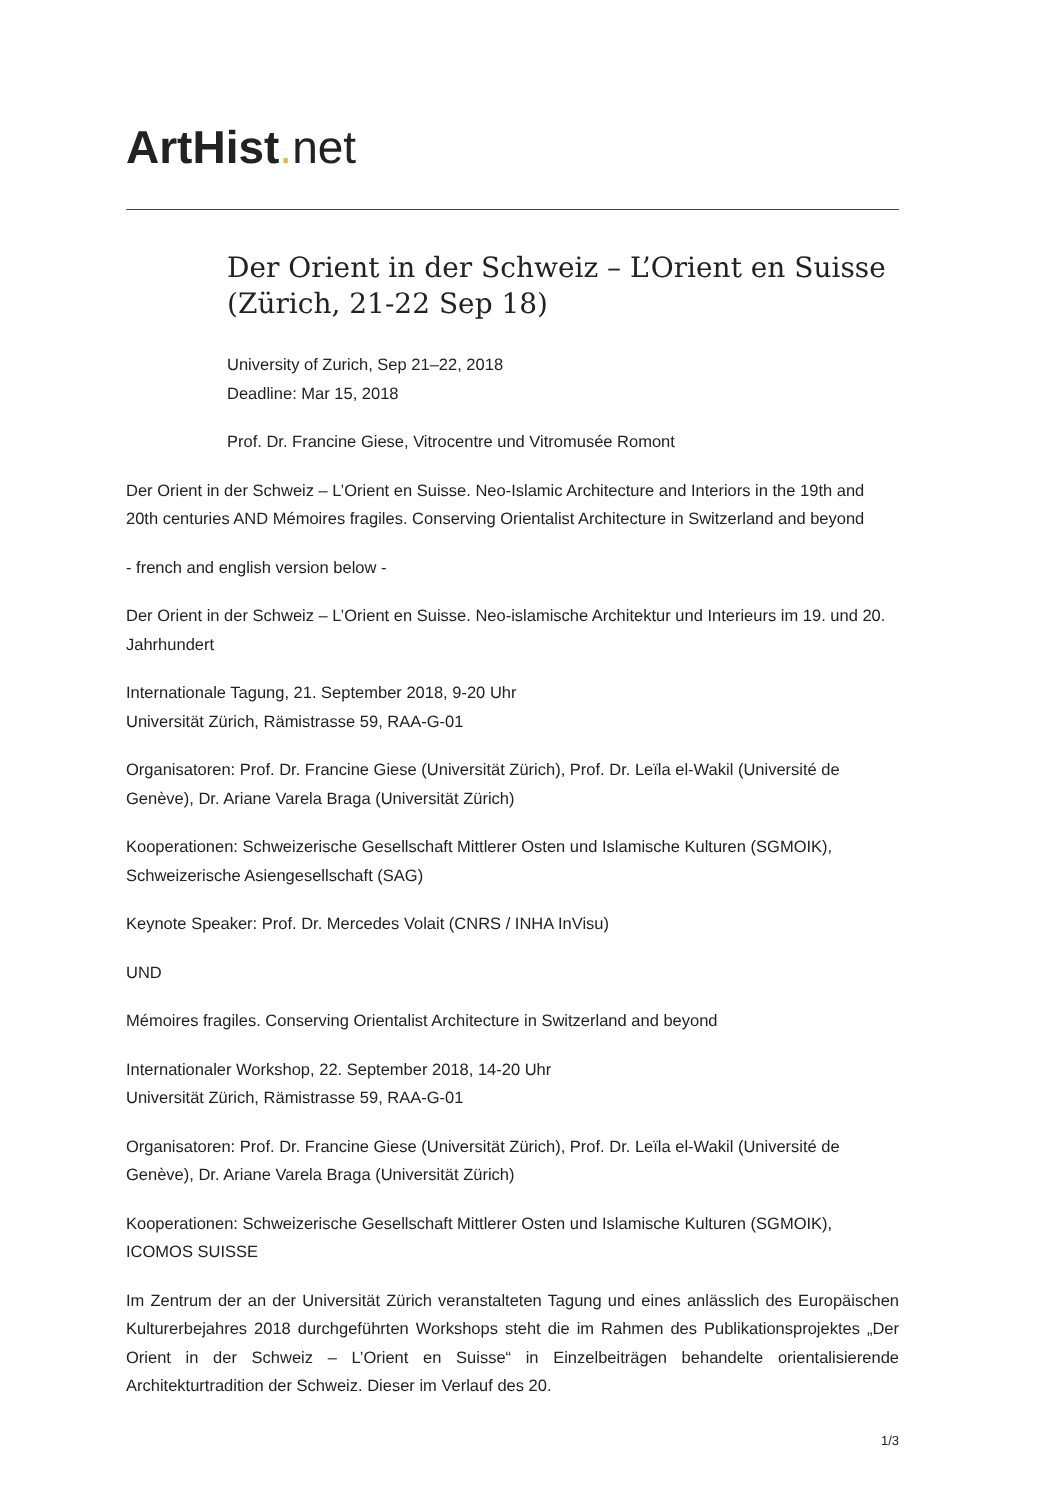ArtHist. net
Der Orient in der Schweiz – L’Orient en Suisse (Zürich, 21-22 Sep 18)
University of Zurich, Sep 21–22, 2018
Deadline: Mar 15, 2018
Prof. Dr. Francine Giese, Vitrocentre und Vitromusée Romont
Der Orient in der Schweiz – L’Orient en Suisse. Neo-Islamic Architecture and Interiors in the 19th and 20th centuries AND Mémoires fragiles. Conserving Orientalist Architecture in Switzerland and beyond
- french and english version below -
Der Orient in der Schweiz – L’Orient en Suisse. Neo-islamische Architektur und Interieurs im 19. und 20. Jahrhundert
Internationale Tagung, 21. September 2018, 9-20 Uhr
Universität Zürich, Rämistrasse 59, RAA-G-01
Organisatoren: Prof. Dr. Francine Giese (Universität Zürich), Prof. Dr. Leïla el-Wakil (Université de Genève), Dr. Ariane Varela Braga (Universität Zürich)
Kooperationen: Schweizerische Gesellschaft Mittlerer Osten und Islamische Kulturen (SGMOIK), Schweizerische Asiengesellschaft (SAG)
Keynote Speaker: Prof. Dr. Mercedes Volait (CNRS / INHA InVisu)
UND
Mémoires fragiles. Conserving Orientalist Architecture in Switzerland and beyond
Internationaler Workshop, 22. September 2018, 14-20 Uhr
Universität Zürich, Rämistrasse 59, RAA-G-01
Organisatoren: Prof. Dr. Francine Giese (Universität Zürich), Prof. Dr. Leïla el-Wakil (Université de Genève), Dr. Ariane Varela Braga (Universität Zürich)
Kooperationen: Schweizerische Gesellschaft Mittlerer Osten und Islamische Kulturen (SGMOIK), ICOMOS SUISSE
Im Zentrum der an der Universität Zürich veranstalteten Tagung und eines anlässlich des Europäischen Kulturerbejahres 2018 durchgeführten Workshops steht die im Rahmen des Publikationsprojektes „Der Orient in der Schweiz – L’Orient en Suisse“ in Einzelbeiträgen behandelte orientalisierende Architekturtradition der Schweiz. Dieser im Verlauf des 20.
1/3